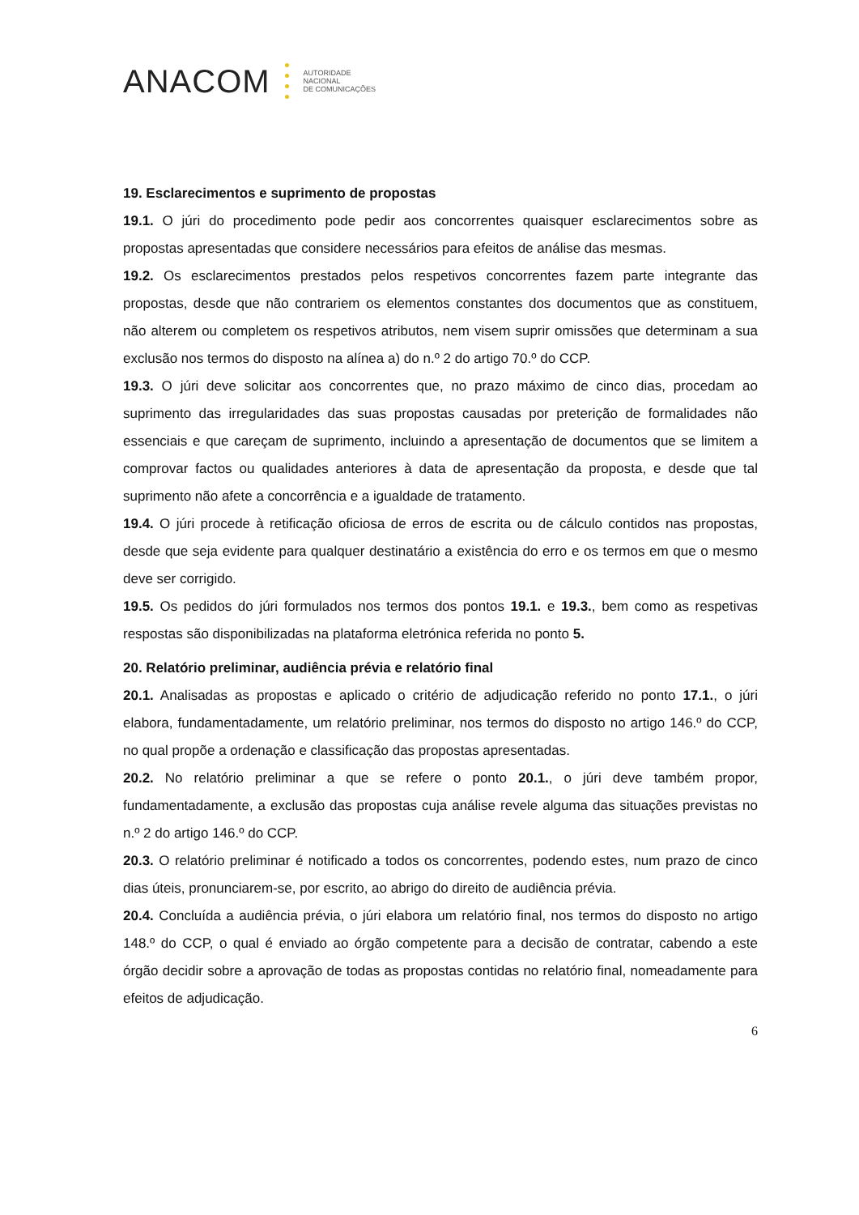ANACOM AUTORIDADE
NACIONAL
DE COMUNICAÇÕES
19. Esclarecimentos e suprimento de propostas
19.1. O júri do procedimento pode pedir aos concorrentes quaisquer esclarecimentos sobre as propostas apresentadas que considere necessários para efeitos de análise das mesmas.
19.2. Os esclarecimentos prestados pelos respetivos concorrentes fazem parte integrante das propostas, desde que não contrariem os elementos constantes dos documentos que as constituem, não alterem ou completem os respetivos atributos, nem visem suprir omissões que determinam a sua exclusão nos termos do disposto na alínea a) do n.º 2 do artigo 70.º do CCP.
19.3. O júri deve solicitar aos concorrentes que, no prazo máximo de cinco dias, procedam ao suprimento das irregularidades das suas propostas causadas por preterição de formalidades não essenciais e que careçam de suprimento, incluindo a apresentação de documentos que se limitem a comprovar factos ou qualidades anteriores à data de apresentação da proposta, e desde que tal suprimento não afete a concorrência e a igualdade de tratamento.
19.4. O júri procede à retificação oficiosa de erros de escrita ou de cálculo contidos nas propostas, desde que seja evidente para qualquer destinatário a existência do erro e os termos em que o mesmo deve ser corrigido.
19.5. Os pedidos do júri formulados nos termos dos pontos 19.1. e 19.3., bem como as respetivas respostas são disponibilizadas na plataforma eletrónica referida no ponto 5.
20. Relatório preliminar, audiência prévia e relatório final
20.1. Analisadas as propostas e aplicado o critério de adjudicação referido no ponto 17.1., o júri elabora, fundamentadamente, um relatório preliminar, nos termos do disposto no artigo 146.º do CCP, no qual propõe a ordenação e classificação das propostas apresentadas.
20.2. No relatório preliminar a que se refere o ponto 20.1., o júri deve também propor, fundamentadamente, a exclusão das propostas cuja análise revele alguma das situações previstas no n.º 2 do artigo 146.º do CCP.
20.3. O relatório preliminar é notificado a todos os concorrentes, podendo estes, num prazo de cinco dias úteis, pronunciarem-se, por escrito, ao abrigo do direito de audiência prévia.
20.4. Concluída a audiência prévia, o júri elabora um relatório final, nos termos do disposto no artigo 148.º do CCP, o qual é enviado ao órgão competente para a decisão de contratar, cabendo a este órgão decidir sobre a aprovação de todas as propostas contidas no relatório final, nomeadamente para efeitos de adjudicação.
6